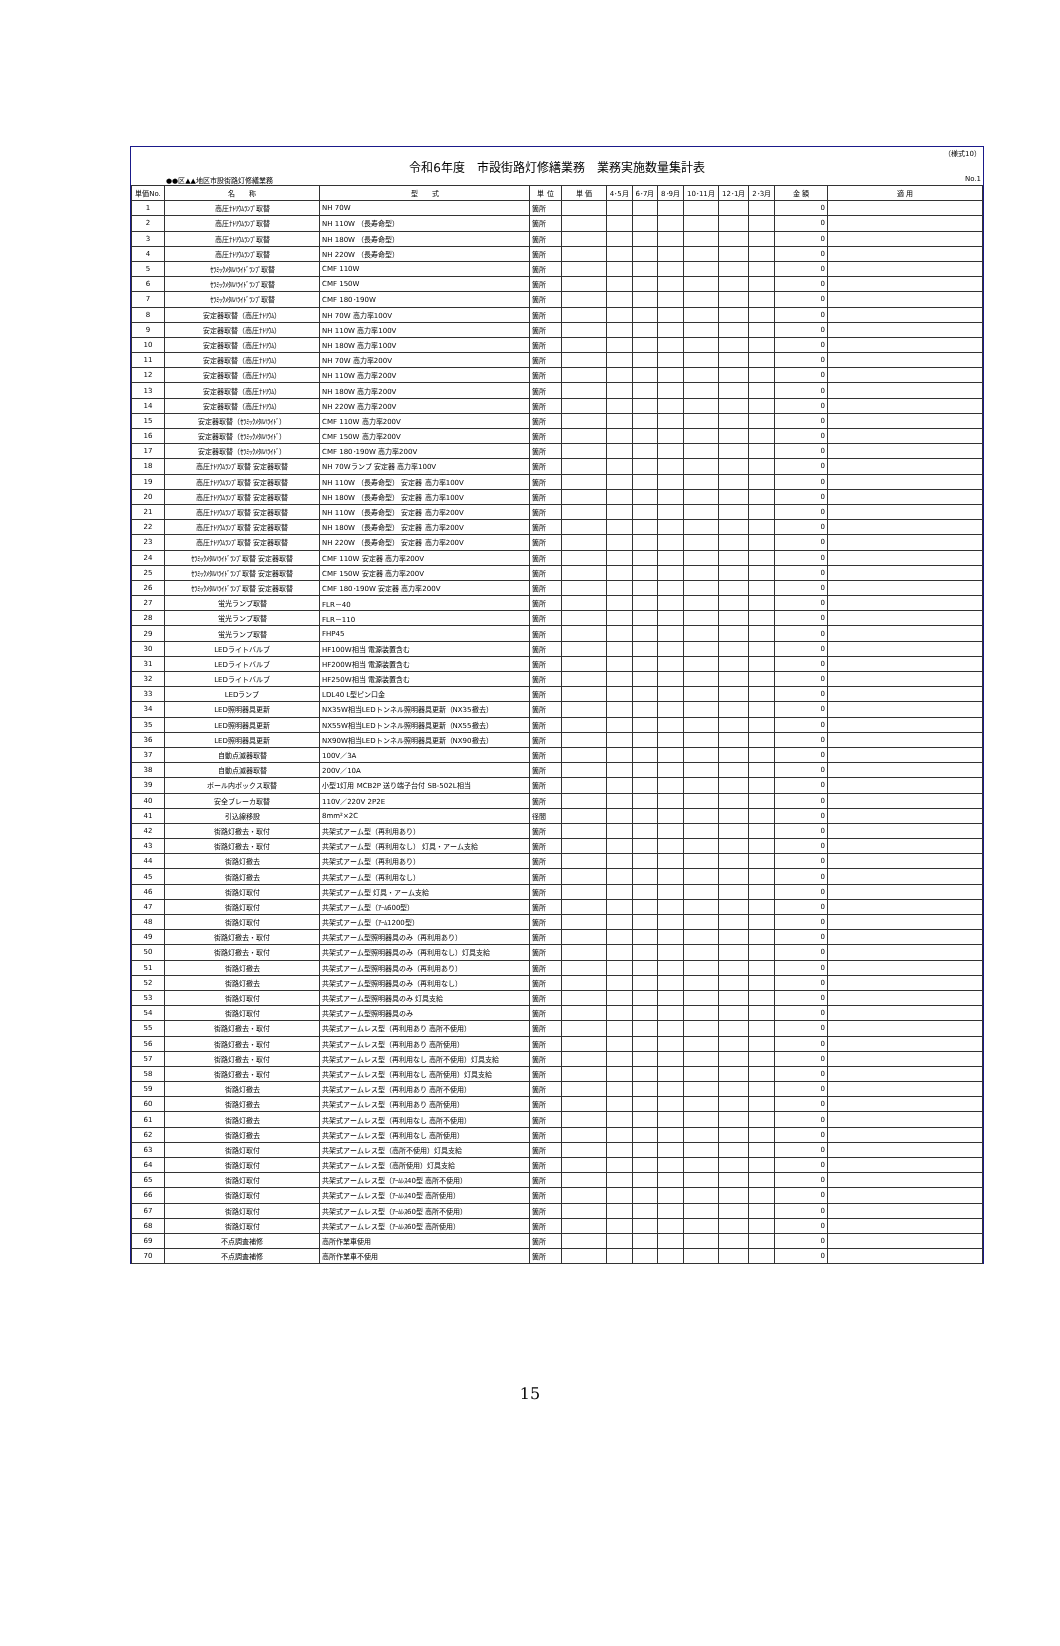（様式10）
令和6年度　市設街路灯修繕業務　業務実施数量集計表
●●区▲▲地区市設街路灯修繕業務 No.1
| 単価No. | 名 称 | 型 式 | 単 位 | 単 価 | 4･5月 | 6･7月 | 8･9月 | 10･11月 | 12･1月 | 2･3月 | 金 額 | 適 用 |
| --- | --- | --- | --- | --- | --- | --- | --- | --- | --- | --- | --- | --- |
| 1 | 高圧ﾅﾄﾘｳﾑﾗﾝﾌﾟ取替 | NH 70W | 箇所 | | | | | | | | 0 | |
| 2 | 高圧ﾅﾄﾘｳﾑﾗﾝﾌﾟ取替 | NH 110W （長寿命型） | 箇所 | | | | | | | | 0 | |
| 3 | 高圧ﾅﾄﾘｳﾑﾗﾝﾌﾟ取替 | NH 180W （長寿命型） | 箇所 | | | | | | | | 0 | |
| 4 | 高圧ﾅﾄﾘｳﾑﾗﾝﾌﾟ取替 | NH 220W （長寿命型） | 箇所 | | | | | | | | 0 | |
| 5 | ｾﾗﾐｯｸﾒﾀﾙﾊﾗｲﾄﾞﾗﾝﾌﾟ取替 | CMF 110W | 箇所 | | | | | | | | 0 | |
| 6 | ｾﾗﾐｯｸﾒﾀﾙﾊﾗｲﾄﾞﾗﾝﾌﾟ取替 | CMF 150W | 箇所 | | | | | | | | 0 | |
| 7 | ｾﾗﾐｯｸﾒﾀﾙﾊﾗｲﾄﾞﾗﾝﾌﾟ取替 | CMF 180･190W | 箇所 | | | | | | | | 0 | |
| 8 | 安定器取替（高圧ﾅﾄﾘｳﾑ） | NH 70W 高力率100V | 箇所 | | | | | | | | 0 | |
| 9 | 安定器取替（高圧ﾅﾄﾘｳﾑ） | NH 110W 高力率100V | 箇所 | | | | | | | | 0 | |
| 10 | 安定器取替（高圧ﾅﾄﾘｳﾑ） | NH 180W 高力率100V | 箇所 | | | | | | | | 0 | |
| 11 | 安定器取替（高圧ﾅﾄﾘｳﾑ） | NH 70W 高力率200V | 箇所 | | | | | | | | 0 | |
| 12 | 安定器取替（高圧ﾅﾄﾘｳﾑ） | NH 110W 高力率200V | 箇所 | | | | | | | | 0 | |
| 13 | 安定器取替（高圧ﾅﾄﾘｳﾑ） | NH 180W 高力率200V | 箇所 | | | | | | | | 0 | |
| 14 | 安定器取替（高圧ﾅﾄﾘｳﾑ） | NH 220W 高力率200V | 箇所 | | | | | | | | 0 | |
| 15 | 安定器取替（ｾﾗﾐｯｸﾒﾀﾙﾊﾗｲﾄﾞ） | CMF 110W 高力率200V | 箇所 | | | | | | | | 0 | |
| 16 | 安定器取替（ｾﾗﾐｯｸﾒﾀﾙﾊﾗｲﾄﾞ） | CMF 150W 高力率200V | 箇所 | | | | | | | | 0 | |
| 17 | 安定器取替（ｾﾗﾐｯｸﾒﾀﾙﾊﾗｲﾄﾞ） | CMF 180･190W 高力率200V | 箇所 | | | | | | | | 0 | |
| 18 | 高圧ﾅﾄﾘｳﾑﾗﾝﾌﾟ取替 安定器取替 | NH 70Wランプ 安定器 高力率100V | 箇所 | | | | | | | | 0 | |
| 19 | 高圧ﾅﾄﾘｳﾑﾗﾝﾌﾟ取替 安定器取替 | NH 110W （長寿命型） 安定器 高力率100V | 箇所 | | | | | | | | 0 | |
| 20 | 高圧ﾅﾄﾘｳﾑﾗﾝﾌﾟ取替 安定器取替 | NH 180W （長寿命型） 安定器 高力率100V | 箇所 | | | | | | | | 0 | |
| 21 | 高圧ﾅﾄﾘｳﾑﾗﾝﾌﾟ取替 安定器取替 | NH 110W （長寿命型） 安定器 高力率200V | 箇所 | | | | | | | | 0 | |
| 22 | 高圧ﾅﾄﾘｳﾑﾗﾝﾌﾟ取替 安定器取替 | NH 180W （長寿命型） 安定器 高力率200V | 箇所 | | | | | | | | 0 | |
| 23 | 高圧ﾅﾄﾘｳﾑﾗﾝﾌﾟ取替 安定器取替 | NH 220W （長寿命型） 安定器 高力率200V | 箇所 | | | | | | | | 0 | |
| 24 | ｾﾗﾐｯｸﾒﾀﾙﾊﾗｲﾄﾞﾗﾝﾌﾟ取替 安定器取替 | CMF 110W 安定器 高力率200V | 箇所 | | | | | | | | 0 | |
| 25 | ｾﾗﾐｯｸﾒﾀﾙﾊﾗｲﾄﾞﾗﾝﾌﾟ取替 安定器取替 | CMF 150W 安定器 高力率200V | 箇所 | | | | | | | | 0 | |
| 26 | ｾﾗﾐｯｸﾒﾀﾙﾊﾗｲﾄﾞﾗﾝﾌﾟ取替 安定器取替 | CMF 180･190W 安定器 高力率200V | 箇所 | | | | | | | | 0 | |
| 27 | 蛍光ランプ取替 | FLR－40 | 箇所 | | | | | | | | 0 | |
| 28 | 蛍光ランプ取替 | FLR－110 | 箇所 | | | | | | | | 0 | |
| 29 | 蛍光ランプ取替 | FHP45 | 箇所 | | | | | | | | 0 | |
| 30 | LEDライトバルブ | HF100W相当 電源装置含む | 箇所 | | | | | | | | 0 | |
| 31 | LEDライトバルブ | HF200W相当 電源装置含む | 箇所 | | | | | | | | 0 | |
| 32 | LEDライトバルブ | HF250W相当 電源装置含む | 箇所 | | | | | | | | 0 | |
| 33 | LEDランプ | LDL40 L型ピン口金 | 箇所 | | | | | | | | 0 | |
| 34 | LED照明器具更新 | NX35W相当LEDトンネル照明器具更新（NX35撤去） | 箇所 | | | | | | | | 0 | |
| 35 | LED照明器具更新 | NX55W相当LEDトンネル照明器具更新（NX55撤去） | 箇所 | | | | | | | | 0 | |
| 36 | LED照明器具更新 | NX90W相当LEDトンネル照明器具更新（NX90撤去） | 箇所 | | | | | | | | 0 | |
| 37 | 自動点滅器取替 | 100V／3A | 箇所 | | | | | | | | 0 | |
| 38 | 自動点滅器取替 | 200V／10A | 箇所 | | | | | | | | 0 | |
| 39 | ポール内ボックス取替 | 小型1灯用 MCB2P 送り端子台付 SB-502L相当 | 箇所 | | | | | | | | 0 | |
| 40 | 安全ブレーカ取替 | 110V／220V 2P2E | 箇所 | | | | | | | | 0 | |
| 41 | 引込線移設 | 8mm²×2C | 径間 | | | | | | | | 0 | |
| 42 | 街路灯撤去・取付 | 共架式アーム型（再利用あり） | 箇所 | | | | | | | | 0 | |
| 43 | 街路灯撤去・取付 | 共架式アーム型（再利用なし） 灯具・アーム支給 | 箇所 | | | | | | | | 0 | |
| 44 | 街路灯撤去 | 共架式アーム型（再利用あり） | 箇所 | | | | | | | | 0 | |
| 45 | 街路灯撤去 | 共架式アーム型（再利用なし） | 箇所 | | | | | | | | 0 | |
| 46 | 街路灯取付 | 共架式アーム型 灯具・アーム支給 | 箇所 | | | | | | | | 0 | |
| 47 | 街路灯取付 | 共架式アーム型（ｱｰﾑ600型） | 箇所 | | | | | | | | 0 | |
| 48 | 街路灯取付 | 共架式アーム型（ｱｰﾑ1200型） | 箇所 | | | | | | | | 0 | |
| 49 | 街路灯撤去・取付 | 共架式アーム型照明器具のみ（再利用あり） | 箇所 | | | | | | | | 0 | |
| 50 | 街路灯撤去・取付 | 共架式アーム型照明器具のみ（再利用なし）灯具支給 | 箇所 | | | | | | | | 0 | |
| 51 | 街路灯撤去 | 共架式アーム型照明器具のみ（再利用あり） | 箇所 | | | | | | | | 0 | |
| 52 | 街路灯撤去 | 共架式アーム型照明器具のみ（再利用なし） | 箇所 | | | | | | | | 0 | |
| 53 | 街路灯取付 | 共架式アーム型照明器具のみ 灯具支給 | 箇所 | | | | | | | | 0 | |
| 54 | 街路灯取付 | 共架式アーム型照明器具のみ | 箇所 | | | | | | | | 0 | |
| 55 | 街路灯撤去・取付 | 共架式アームレス型（再利用あり 高所不使用） | 箇所 | | | | | | | | 0 | |
| 56 | 街路灯撤去・取付 | 共架式アームレス型（再利用あり 高所使用） | 箇所 | | | | | | | | 0 | |
| 57 | 街路灯撤去・取付 | 共架式アームレス型（再利用なし 高所不使用）灯具支給 | 箇所 | | | | | | | | 0 | |
| 58 | 街路灯撤去・取付 | 共架式アームレス型（再利用なし 高所使用）灯具支給 | 箇所 | | | | | | | | 0 | |
| 59 | 街路灯撤去 | 共架式アームレス型（再利用あり 高所不使用） | 箇所 | | | | | | | | 0 | |
| 60 | 街路灯撤去 | 共架式アームレス型（再利用あり 高所使用） | 箇所 | | | | | | | | 0 | |
| 61 | 街路灯撤去 | 共架式アームレス型（再利用なし 高所不使用） | 箇所 | | | | | | | | 0 | |
| 62 | 街路灯撤去 | 共架式アームレス型（再利用なし 高所使用） | 箇所 | | | | | | | | 0 | |
| 63 | 街路灯取付 | 共架式アームレス型（高所不使用）灯具支給 | 箇所 | | | | | | | | 0 | |
| 64 | 街路灯取付 | 共架式アームレス型（高所使用）灯具支給 | 箇所 | | | | | | | | 0 | |
| 65 | 街路灯取付 | 共架式アームレス型（ｱｰﾑﾚｽ40型 高所不使用） | 箇所 | | | | | | | | 0 | |
| 66 | 街路灯取付 | 共架式アームレス型（ｱｰﾑﾚｽ40型 高所使用） | 箇所 | | | | | | | | 0 | |
| 67 | 街路灯取付 | 共架式アームレス型（ｱｰﾑﾚｽ60型 高所不使用） | 箇所 | | | | | | | | 0 | |
| 68 | 街路灯取付 | 共架式アームレス型（ｱｰﾑﾚｽ60型 高所使用） | 箇所 | | | | | | | | 0 | |
| 69 | 不点調査補修 | 高所作業車使用 | 箇所 | | | | | | | | 0 | |
| 70 | 不点調査補修 | 高所作業車不使用 | 箇所 | | | | | | | | 0 | |
15